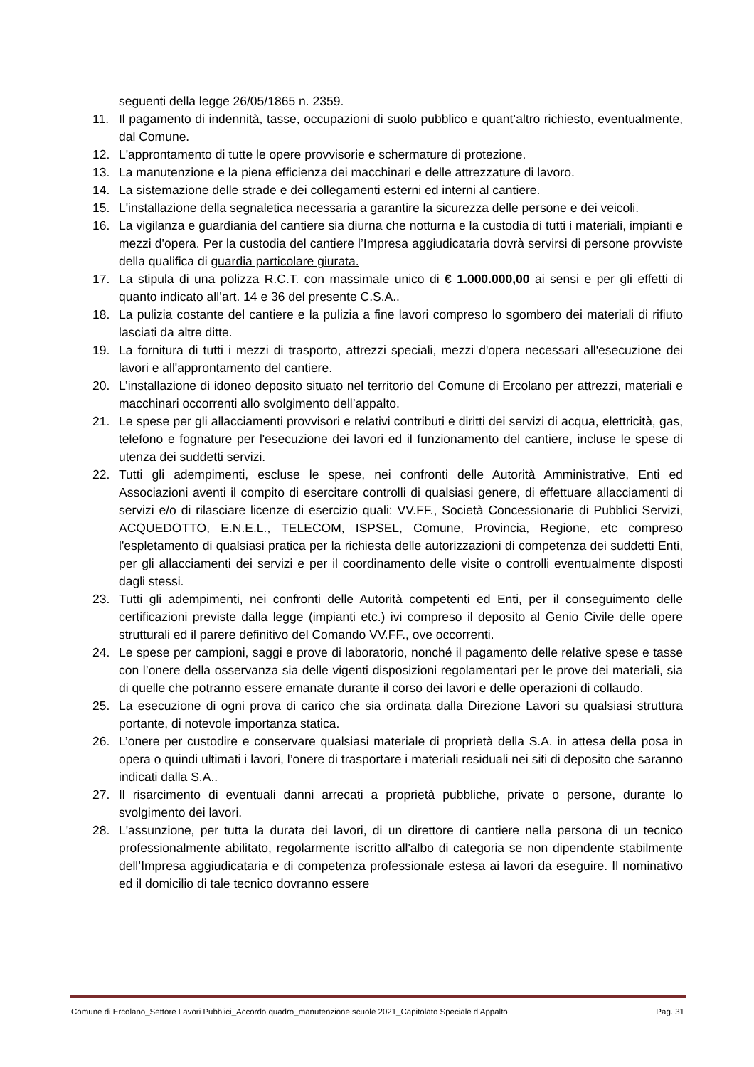seguenti della legge 26/05/1865 n. 2359.
11. Il pagamento di indennità, tasse, occupazioni di suolo pubblico e quant’altro richiesto, eventualmente, dal Comune.
12. L'approntamento di tutte le opere provvisorie e schermature di protezione.
13. La manutenzione e la piena efficienza dei macchinari e delle attrezzature di lavoro.
14. La sistemazione delle strade e dei collegamenti esterni ed interni al cantiere.
15. L'installazione della segnaletica necessaria a garantire la sicurezza delle persone e dei veicoli.
16. La vigilanza e guardiania del cantiere sia diurna che notturna e la custodia di tutti i materiali, impianti e mezzi d'opera. Per la custodia del cantiere l’Impresa aggiudicataria dovrà servirsi di persone provviste della qualifica di guardia particolare giurata.
17. La stipula di una polizza R.C.T. con massimale unico di € 1.000.000,00 ai sensi e per gli effetti di quanto indicato all’art. 14 e 36 del presente C.S.A..
18. La pulizia costante del cantiere e la pulizia a fine lavori compreso lo sgombero dei materiali di rifiuto lasciati da altre ditte.
19. La fornitura di tutti i mezzi di trasporto, attrezzi speciali, mezzi d'opera necessari all'esecuzione dei lavori e all'approntamento del cantiere.
20. L’installazione di idoneo deposito situato nel territorio del Comune di Ercolano per attrezzi, materiali e macchinari occorrenti allo svolgimento dell’appalto.
21. Le spese per gli allacciamenti provvisori e relativi contributi e diritti dei servizi di acqua, elettricità, gas, telefono e fognature per l'esecuzione dei lavori ed il funzionamento del cantiere, incluse le spese di utenza dei suddetti servizi.
22. Tutti gli adempimenti, escluse le spese, nei confronti delle Autorità Amministrative, Enti ed Associazioni aventi il compito di esercitare controlli di qualsiasi genere, di effettuare allacciamenti di servizi e/o di rilasciare licenze di esercizio quali: VV.FF., Società Concessionarie di Pubblici Servizi, ACQUEDOTTO, E.N.E.L., TELECOM, ISPSEL, Comune, Provincia, Regione, etc compreso l'espletamento di qualsiasi pratica per la richiesta delle autorizzazioni di competenza dei suddetti Enti, per gli allacciamenti dei servizi e per il coordinamento delle visite o controlli eventualmente disposti dagli stessi.
23. Tutti gli adempimenti, nei confronti delle Autorità competenti ed Enti, per il conseguimento delle certificazioni previste dalla legge (impianti etc.) ivi compreso il deposito al Genio Civile delle opere strutturali ed il parere definitivo del Comando VV.FF., ove occorrenti.
24. Le spese per campioni, saggi e prove di laboratorio, nonché il pagamento delle relative spese e tasse con l’onere della osservanza sia delle vigenti disposizioni regolamentari per le prove dei materiali, sia di quelle che potranno essere emanate durante il corso dei lavori e delle operazioni di collaudo.
25. La esecuzione di ogni prova di carico che sia ordinata dalla Direzione Lavori su qualsiasi struttura portante, di notevole importanza statica.
26. L’onere per custodire e conservare qualsiasi materiale di proprietà della S.A. in attesa della posa in opera o quindi ultimati i lavori, l’onere di trasportare i materiali residuali nei siti di deposito che saranno indicati dalla S.A..
27. Il risarcimento di eventuali danni arrecati a proprietà pubbliche, private o persone, durante lo svolgimento dei lavori.
28. L'assunzione, per tutta la durata dei lavori, di un direttore di cantiere nella persona di un tecnico professionalmente abilitato, regolarmente iscritto all'albo di categoria se non dipendente stabilmente dell’Impresa aggiudicataria e di competenza professionale estesa ai lavori da eseguire. Il nominativo ed il domicilio di tale tecnico dovranno essere
Comune di Ercolano_Settore Lavori Pubblici_Accordo quadro_manutenzione scuole 2021_Capitolato Speciale d’Appalto Pag. 31